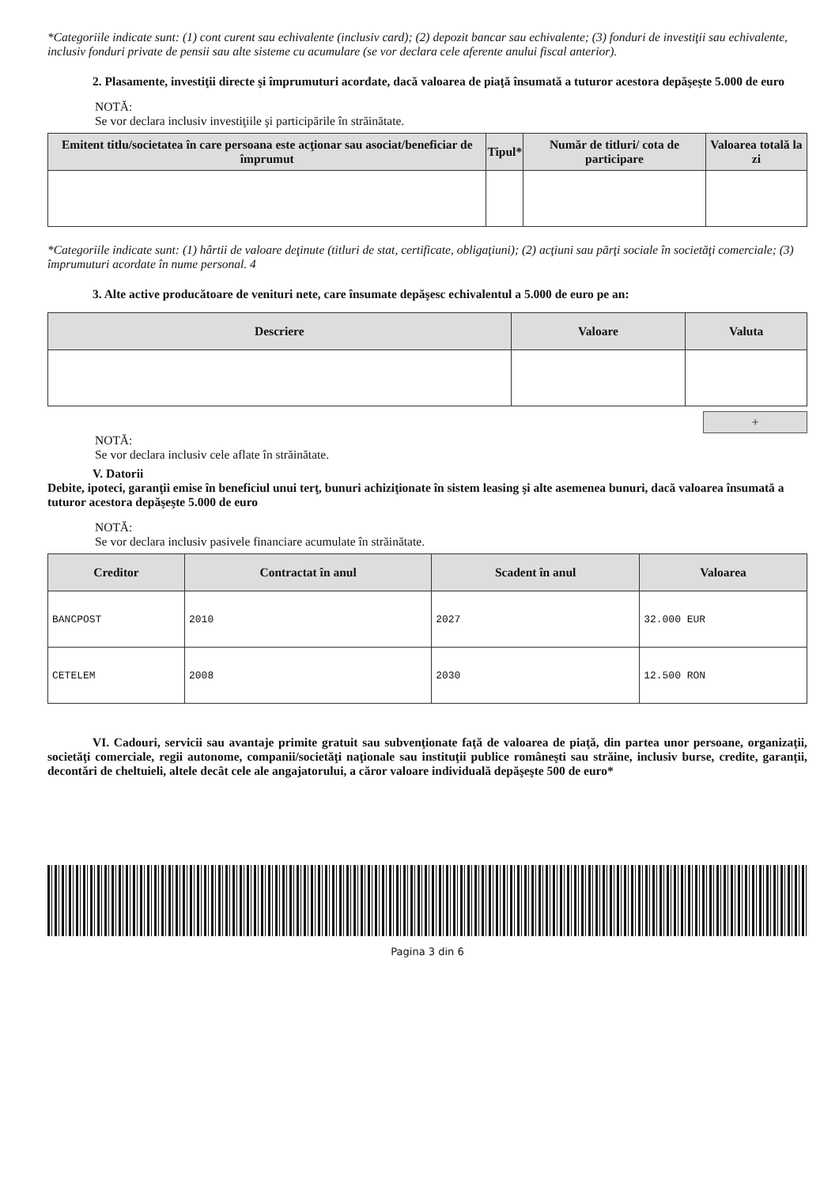*Categoriile indicate sunt: (1) cont curent sau echivalente (inclusiv card); (2) depozit bancar sau echivalente; (3) fonduri de investiţii sau echivalente, inclusiv fonduri private de pensii sau alte sisteme cu acumulare (se vor declara cele aferente anului fiscal anterior).
2. Plasamente, investiţii directe şi împrumuturi acordate, dacă valoarea de piaţă însumată a tuturor acestora depăşeşte 5.000 de euro
NOTĂ:
Se vor declara inclusiv investiţiile şi participările în străinătate.
| Emitent titlu/societatea în care persoana este acţionar sau asociat/beneficiar de împrumut | Tipul* | Număr de titluri/ cota de participare | Valoarea totală la zi |
| --- | --- | --- | --- |
*Categoriile indicate sunt: (1) hârtii de valoare deţinute (titluri de stat, certificate, obligaţiuni); (2) acţiuni sau părţi sociale în societăţi comerciale; (3) împrumuturi acordate în nume personal. 4
3. Alte active producătoare de venituri nete, care însumate depăşesc echivalentul a 5.000 de euro pe an:
| Descriere | Valoare | Valuta |
| --- | --- | --- |
+
NOTĂ:
Se vor declara inclusiv cele aflate în străinătate.
V. Datorii
Debite, ipoteci, garanţii emise în beneficiul unui terţ, bunuri achiziţionate în sistem leasing şi alte asemenea bunuri, dacă valoarea însumată a tuturor acestora depăşeşte 5.000 de euro
NOTĂ:
Se vor declara inclusiv pasivele financiare acumulate în străinătate.
| Creditor | Contractat în anul | Scadent în anul | Valoarea |
| --- | --- | --- | --- |
| BANCPOST | 2010 | 2027 | 32.000 EUR |
| CETELEM | 2008 | 2030 | 12.500 RON |
VI. Cadouri, servicii sau avantaje primite gratuit sau subvenţionate faţă de valoarea de piaţă, din partea unor persoane, organizaţii, societăţi comerciale, regii autonome, companii/societăţi naţionale sau instituţii publice româneşti sau străine, inclusiv burse, credite, garanţii, decontări de cheltuieli, altele decât cele ale angajatorului, a căror valoare individuală depăşeşte 500 de euro*
Pagina 3 din 6